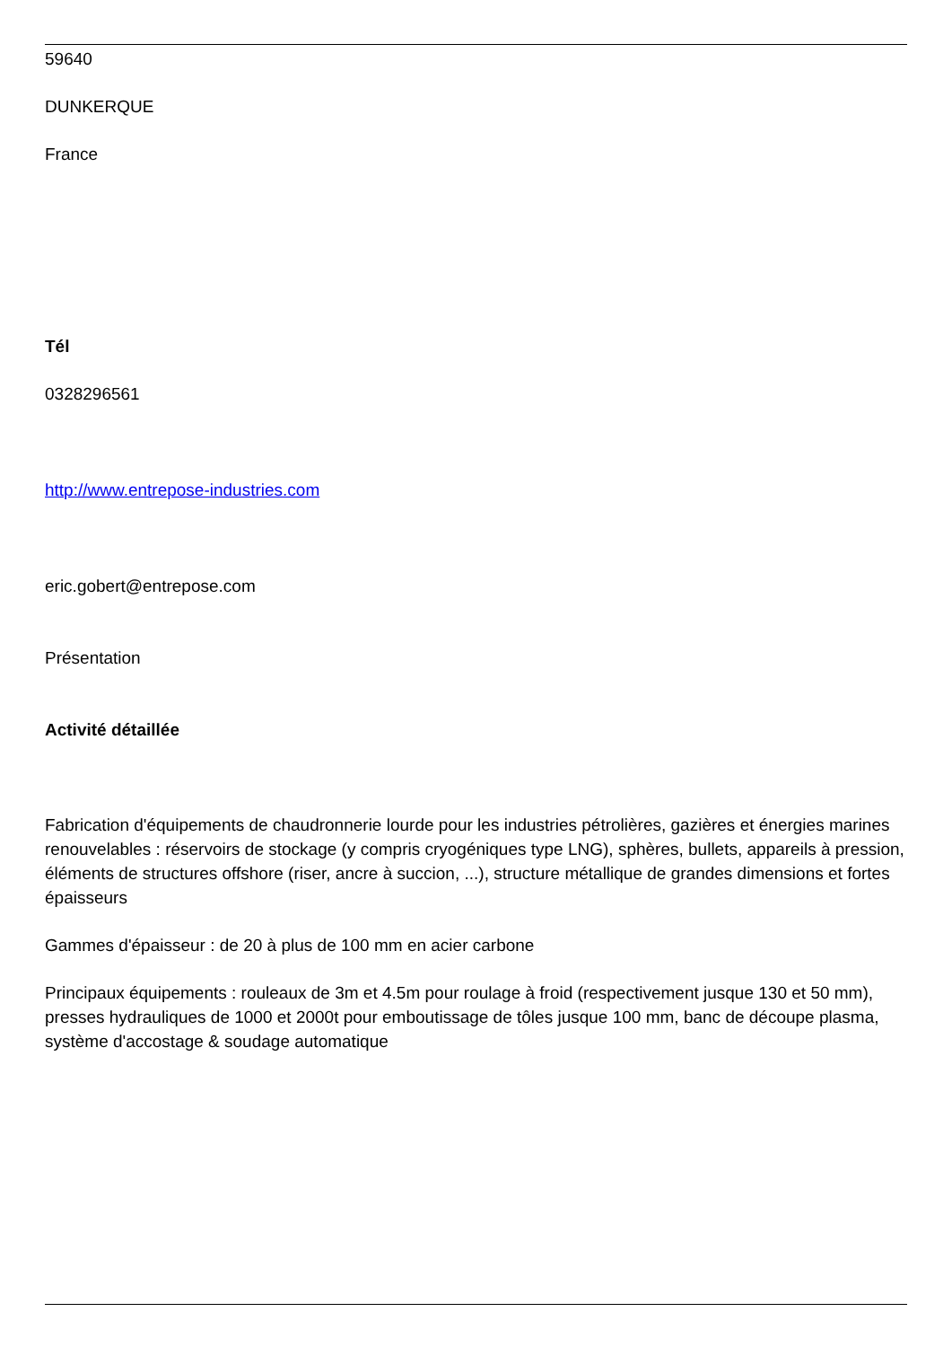59640
DUNKERQUE
France
Tél
0328296561
http://www.entrepose-industries.com
eric.gobert@entrepose.com
Présentation
Activité détaillée
Fabrication d'équipements de chaudronnerie lourde pour les industries pétrolières, gazières et énergies marines renouvelables : réservoirs de stockage (y compris cryogéniques type LNG), sphères, bullets, appareils à pression, éléments de structures offshore (riser, ancre à succion, ...), structure métallique de grandes dimensions et fortes épaisseurs
Gammes d'épaisseur : de 20 à plus de 100 mm en acier carbone
Principaux équipements : rouleaux de 3m et 4.5m pour roulage à froid (respectivement jusque 130 et 50 mm), presses hydrauliques de 1000 et 2000t pour emboutissage de tôles jusque 100 mm, banc de découpe plasma, système d'accostage & soudage automatique